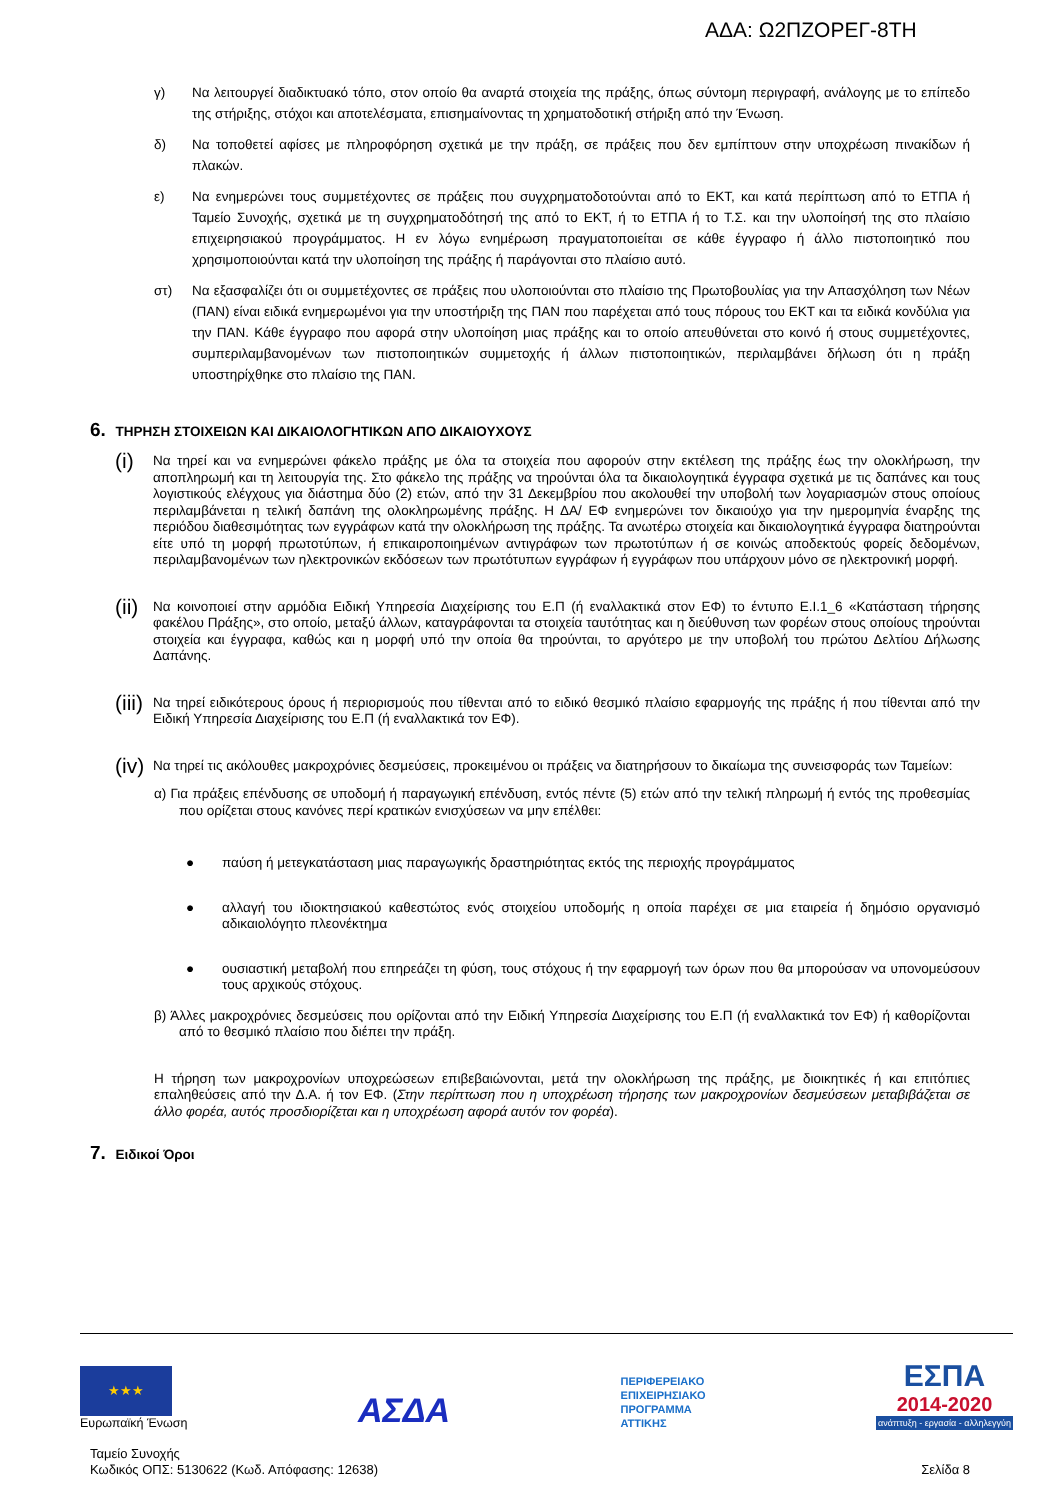ΑΔΑ: Ω2ΠΖΟΡΕΓ-8ΤΗ
γ) Να λειτουργεί διαδικτυακό τόπο, στον οποίο θα αναρτά στοιχεία της πράξης, όπως σύντομη περιγραφή, ανάλογης με το επίπεδο της στήριξης, στόχοι και αποτελέσματα, επισημαίνοντας τη χρηματοδοτική στήριξη από την Ένωση.
δ) Να τοποθετεί αφίσες με πληροφόρηση σχετικά με την πράξη, σε πράξεις που δεν εμπίπτουν στην υποχρέωση πινακίδων ή πλακών.
ε) Να ενημερώνει τους συμμετέχοντες σε πράξεις που συγχρηματοδοτούνται από το ΕΚΤ, και κατά περίπτωση από το ΕΤΠΑ ή Ταμείο Συνοχής, σχετικά με τη συγχρηματοδότησή της από το ΕΚΤ, ή το ΕΤΠΑ ή το Τ.Σ. και την υλοποίησή της στο πλαίσιο επιχειρησιακού προγράμματος. Η εν λόγω ενημέρωση πραγματοποιείται σε κάθε έγγραφο ή άλλο πιστοποιητικό που χρησιμοποιούνται κατά την υλοποίηση της πράξης ή παράγονται στο πλαίσιο αυτό.
στ) Να εξασφαλίζει ότι οι συμμετέχοντες σε πράξεις που υλοποιούνται στο πλαίσιο της Πρωτοβουλίας για την Απασχόληση των Νέων (ΠΑΝ) είναι ειδικά ενημερωμένοι για την υποστήριξη της ΠΑΝ που παρέχεται από τους πόρους του ΕΚΤ και τα ειδικά κονδύλια για την ΠΑΝ. Κάθε έγγραφο που αφορά στην υλοποίηση μιας πράξης και το οποίο απευθύνεται στο κοινό ή στους συμμετέχοντες, συμπεριλαμβανομένων των πιστοποιητικών συμμετοχής ή άλλων πιστοποιητικών, περιλαμβάνει δήλωση ότι η πράξη υποστηρίχθηκε στο πλαίσιο της ΠΑΝ.
6. ΤΗΡΗΣΗ ΣΤΟΙΧΕΙΩΝ ΚΑΙ ΔΙΚΑΙΟΛΟΓΗΤΙΚΩΝ ΑΠΟ ΔΙΚΑΙΟΥΧΟΥΣ
(i) Να τηρεί και να ενημερώνει φάκελο πράξης με όλα τα στοιχεία που αφορούν στην εκτέλεση της πράξης έως την ολοκλήρωση, την αποπληρωμή και τη λειτουργία της. Στο φάκελο της πράξης να τηρούνται όλα τα δικαιολογητικά έγγραφα σχετικά με τις δαπάνες και τους λογιστικούς ελέγχους για διάστημα δύο (2) ετών, από την 31 Δεκεμβρίου που ακολουθεί την υποβολή των λογαριασμών στους οποίους περιλαμβάνεται η τελική δαπάνη της ολοκληρωμένης πράξης. Η ΔΑ/ ΕΦ ενημερώνει τον δικαιούχο για την ημερομηνία έναρξης της περιόδου διαθεσιμότητας των εγγράφων κατά την ολοκλήρωση της πράξης. Τα ανωτέρω στοιχεία και δικαιολογητικά έγγραφα διατηρούνται είτε υπό τη μορφή πρωτοτύπων, ή επικαιροποιημένων αντιγράφων των πρωτοτύπων ή σε κοινώς αποδεκτούς φορείς δεδομένων, περιλαμβανομένων των ηλεκτρονικών εκδόσεων των πρωτότυπων εγγράφων ή εγγράφων που υπάρχουν μόνο σε ηλεκτρονική μορφή.
(ii) Να κοινοποιεί στην αρμόδια Ειδική Υπηρεσία Διαχείρισης του Ε.Π (ή εναλλακτικά στον ΕΦ) το έντυπο Ε.Ι.1_6 «Κατάσταση τήρησης φακέλου Πράξης», στο οποίο, μεταξύ άλλων, καταγράφονται τα στοιχεία ταυτότητας και η διεύθυνση των φορέων στους οποίους τηρούνται στοιχεία και έγγραφα, καθώς και η μορφή υπό την οποία θα τηρούνται, το αργότερο με την υποβολή του πρώτου Δελτίου Δήλωσης Δαπάνης.
(iii) Να τηρεί ειδικότερους όρους ή περιορισμούς που τίθενται από το ειδικό θεσμικό πλαίσιο εφαρμογής της πράξης ή που τίθενται από την Ειδική Υπηρεσία Διαχείρισης του Ε.Π (ή εναλλακτικά τον ΕΦ).
(iv) Να τηρεί τις ακόλουθες μακροχρόνιες δεσμεύσεις, προκειμένου οι πράξεις να διατηρήσουν το δικαίωμα της συνεισφοράς των Ταμείων:
α) Για πράξεις επένδυσης σε υποδομή ή παραγωγική επένδυση, εντός πέντε (5) ετών από την τελική πληρωμή ή εντός της προθεσμίας που ορίζεται στους κανόνες περί κρατικών ενισχύσεων να μην επέλθει:
● παύση ή μετεγκατάσταση μιας παραγωγικής δραστηριότητας εκτός της περιοχής προγράμματος
● αλλαγή του ιδιοκτησιακού καθεστώτος ενός στοιχείου υποδομής η οποία παρέχει σε μια εταιρεία ή δημόσιο οργανισμό αδικαιολόγητο πλεονέκτημα
● ουσιαστική μεταβολή που επηρεάζει τη φύση, τους στόχους ή την εφαρμογή των όρων που θα μπορούσαν να υπονομεύσουν τους αρχικούς στόχους.
β) Άλλες μακροχρόνιες δεσμεύσεις που ορίζονται από την Ειδική Υπηρεσία Διαχείρισης του Ε.Π (ή εναλλακτικά τον ΕΦ) ή καθορίζονται από το θεσμικό πλαίσιο που διέπει την πράξη.
Η τήρηση των μακροχρονίων υποχρεώσεων επιβεβαιώνονται, μετά την ολοκλήρωση της πράξης, με διοικητικές ή και επιτόπιες επαληθεύσεις από την Δ.Α. ή τον ΕΦ. (Στην περίπτωση που η υποχρέωση τήρησης των μακροχρονίων δεσμεύσεων μεταβιβάζεται σε άλλο φορέα, αυτός προσδιορίζεται και η υποχρέωση αφορά αυτόν τον φορέα).
7. Ειδικοί Όροι
★★★
Ευρωπαϊκή Ένωση
ΑΣΔΑ
ΠΕΡΙΦΕΡΕΙΑΚΟ
ΕΠΙΧΕΙΡΗΣΙΑΚΟ
ΠΡΟΓΡΑΜΜΑ
ΑΤΤΙΚΗΣ
ΕΣΠΑ
2014-2020
ανάπτυξη - εργασία - αλληλεγγύη
Ταμείο Συνοχής
Κωδικός ΟΠΣ: 5130622 (Κωδ. Απόφασης: 12638)
Σελίδα 8